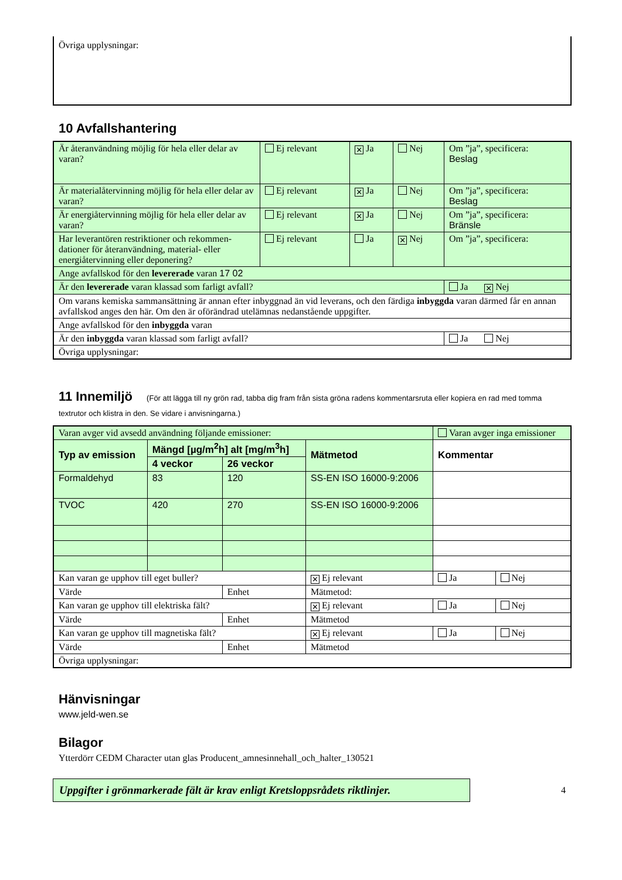Övriga upplysningar:
10 Avfallshantering
| Är återanvändning möjlig för hela eller delar av varan? | Ej relevant | ✕ Ja | Nej | Om ”ja”, specificera: Beslag |
| Är materialåtervinning möjlig för hela eller delar av varan? | Ej relevant | ✕ Ja | Nej | Om ”ja”, specificera: Beslag |
| Är energiåtervinning möjlig för hela eller delar av varan? | Ej relevant | ✕ Ja | Nej | Om ”ja”, specificera: Bränsle |
| Har leverantören restriktioner och rekommen-dationer för återanvändning, material- eller energiåtervinning eller deponering? | Ej relevant | Ja | ✕ Nej | Om ”ja”, specificera: |
| Ange avfallskod för den levererade varan 17 02 | | | | |
| Är den levererade varan klassad som farligt avfall? | | | | Ja ✕ Nej |
| Om varans kemiska sammansättning är annan efter inbyggnad än vid leverans, och den färdiga inbyggda varan därmed får en annan avfallskod anges den här. Om den är oförändrad utelämnas nedanstående uppgifter. | | | | |
| Ange avfallskod för den inbyggda varan | | | | |
| Är den inbyggda varan klassad som farligt avfall? | | | | Ja Nej |
| Övriga upplysningar: | | | | |
11 Innemiljö (För att lägga till ny grön rad, tabba dig fram från sista gröna radens kommentarsruta eller kopiera en rad med tomma textrutor och klistra in den. Se vidare i anvisningarna.)
| Varan avger vid avsedd användning följande emissioner: | | | | Varan avger inga emissioner | |
| Typ av emission | Mängd [µg/m<sup>2</sup>h] alt [mg/m<sup>3</sup>h] | | Mätmetod | Kommentar | |
| | 4 veckor | 26 veckor | | | |
| Formaldehyd | 83 | 120 | SS-EN ISO 16000-9:2006 | | |
| TVOC | 420 | 270 | SS-EN ISO 16000-9:2006 | | |
| Kan varan ge upphov till eget buller? | | | ✕ Ej relevant | Ja | Nej |
| Värde | | Enhet | Mätmetod: | | |
| Kan varan ge upphov till elektriska fält? | | | ✕ Ej relevant | Ja | Nej |
| Värde | | Enhet | Mätmetod | | |
| Kan varan ge upphov till magnetiska fält? | | | ✕ Ej relevant | Ja | Nej |
| Värde | | Enhet | Mätmetod | | |
| Övriga upplysningar: | | | | | |
Hänvisningar
www.jeld-wen.se
Bilagor
Ytterdörr CEDM Character utan glas Producent_amnesinnehall_och_halter_130521
Uppgifter i grönmarkerade fält är krav enligt Kretsloppsrådets riktlinjer.
4